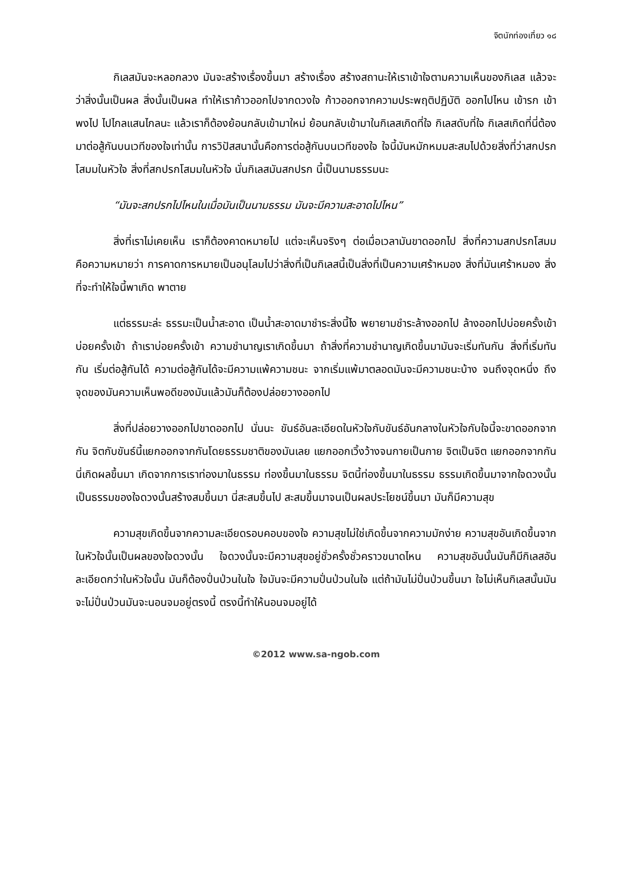จิตนักท่องเที่ยว ๑๘
กิเลสมันจะหลอกลวง มันจะสร้างเรื่องขึ้นมา สร้างเรื่อง สร้างสถานะให้เราเข้าใจตามความเห็นของกิเลส แล้วจะว่าสิ่งนั้นเป็นผล สิ่งนั้นเป็นผล ทำให้เราก้าวออกไปจากดวงใจ ก้าวออกจากความประพฤติปฏิบัติ ออกไปไหน เข้ารก เข้าพงไป ไปไกลแสนไกลนะ แล้วเราก็ต้องย้อนกลับเข้ามาใหม่ ย้อนกลับเข้ามาในกิเลสเกิดที่ใจ กิเลสดับที่ใจ กิเลสเกิดที่นี่ต้องมาต่อสู้กันบนเวทีของใจเท่านั้น การวิปัสสนานั้นคือการต่อสู้กันบนเวทีของใจ ใจนี้มันหมักหมมสะสมไปด้วยสิ่งที่ว่าสกปรกโสมมในหัวใจ สิ่งที่สกปรกโสมมในหัวใจ นั่นกิเลสมันสกปรก นี้เป็นนามธรรมนะ
“มันจะสกปรกไปไหนในเมื่อมันเป็นนามธรรม มันจะมีความสะอาดไปไหน”
สิ่งที่เราไม่เคยเห็น เราก็ต้องคาดหมายไป แต่จะเห็นจริงๆ ต่อเมื่อเวลามันขาดออกไป สิ่งที่ความสกปรกโสมม คือความหมายว่า การคาดการหมายเป็นอนุโลมไปว่าสิ่งที่เป็นกิเลสนี้เป็นสิ่งที่เป็นความเศร้าหมอง สิ่งที่มันเศร้าหมอง สิ่งที่จะทำให้ใจนี้พาเกิด พาตาย
แต่ธรรมะล่ะ ธรรมะเป็นน้ำสะอาด เป็นน้ำสะอาดมาชำระสิ่งนี้ไง พยายามชำระล้างออกไป ล้างออกไปบ่อยครั้งเข้า บ่อยครั้งเข้า ถ้าเราบ่อยครั้งเข้า ความชำนาญเราเกิดขึ้นมา ถ้าสิ่งที่ความชำนาญเกิดขึ้นมามันจะเริ่มทันกัน สิ่งที่เริ่มทันกัน เริ่มต่อสู้กันได้ ความต่อสู้กันได้จะมีความแพ้ความชนะ จากเริ่มแพ้มาตลอดมันจะมีความชนะบ้าง จนถึงจุดหนึ่ง ถึงจุดของมันความเห็นพอดีของมันแล้วมันก็ต้องปล่อยวางออกไป
สิ่งที่ปล่อยวางออกไปขาดออกไป นั่นนะ ขันธ์อันละเอียดในหัวใจกับขันธ์อันกลางในหัวใจกับใจนี้จะขาดออกจากกัน จิตกับขันธ์นี้แยกออกจากกันโดยธรรมชาติของมันเลย แยกออกเวิ้งว้างจนกายเป็นกาย จิตเป็นจิต แยกออกจากกัน นี่เกิดผลขึ้นมา เกิดจากการเราท่องมาในธรรม ท่องขึ้นมาในธรรม จิตนี้ท่องขึ้นมาในธรรม ธรรมเกิดขึ้นมาจากใจดวงนั้น เป็นธรรมของใจดวงนั้นสร้างสมขึ้นมา นี่สะสมขึ้นไป สะสมขึ้นมาจนเป็นผลประโยชน์ขึ้นมา มันก็มีความสุข
ความสุขเกิดขึ้นจากความละเอียดรอบคอบของใจ ความสุขไม่ใช่เกิดขึ้นจากความมักง่าย ความสุขอันเกิดขึ้นจากในหัวใจนั้นเป็นผลของใจดวงนั้น ใจดวงนั้นจะมีความสุขอยู่ชั่วครั้งชั่วคราวขนาดไหน ความสุขอันนั้นมันก็มีกิเลสอันละเอียดกว่าในหัวใจนั้น มันก็ต้องปั่นป่วนในใจ ใจมันจะมีความปั่นป่วนในใจ แต่ถ้ามันไม่ปั่นป่วนขึ้นมา ใจไม่เห็นกิเลสนั้นมันจะไม่ปั่นป่วนมันจะนอนจมอยู่ตรงนี้ ตรงนี้ทำให้นอนจมอยู่ได้
©2012 www.sa-ngob.com